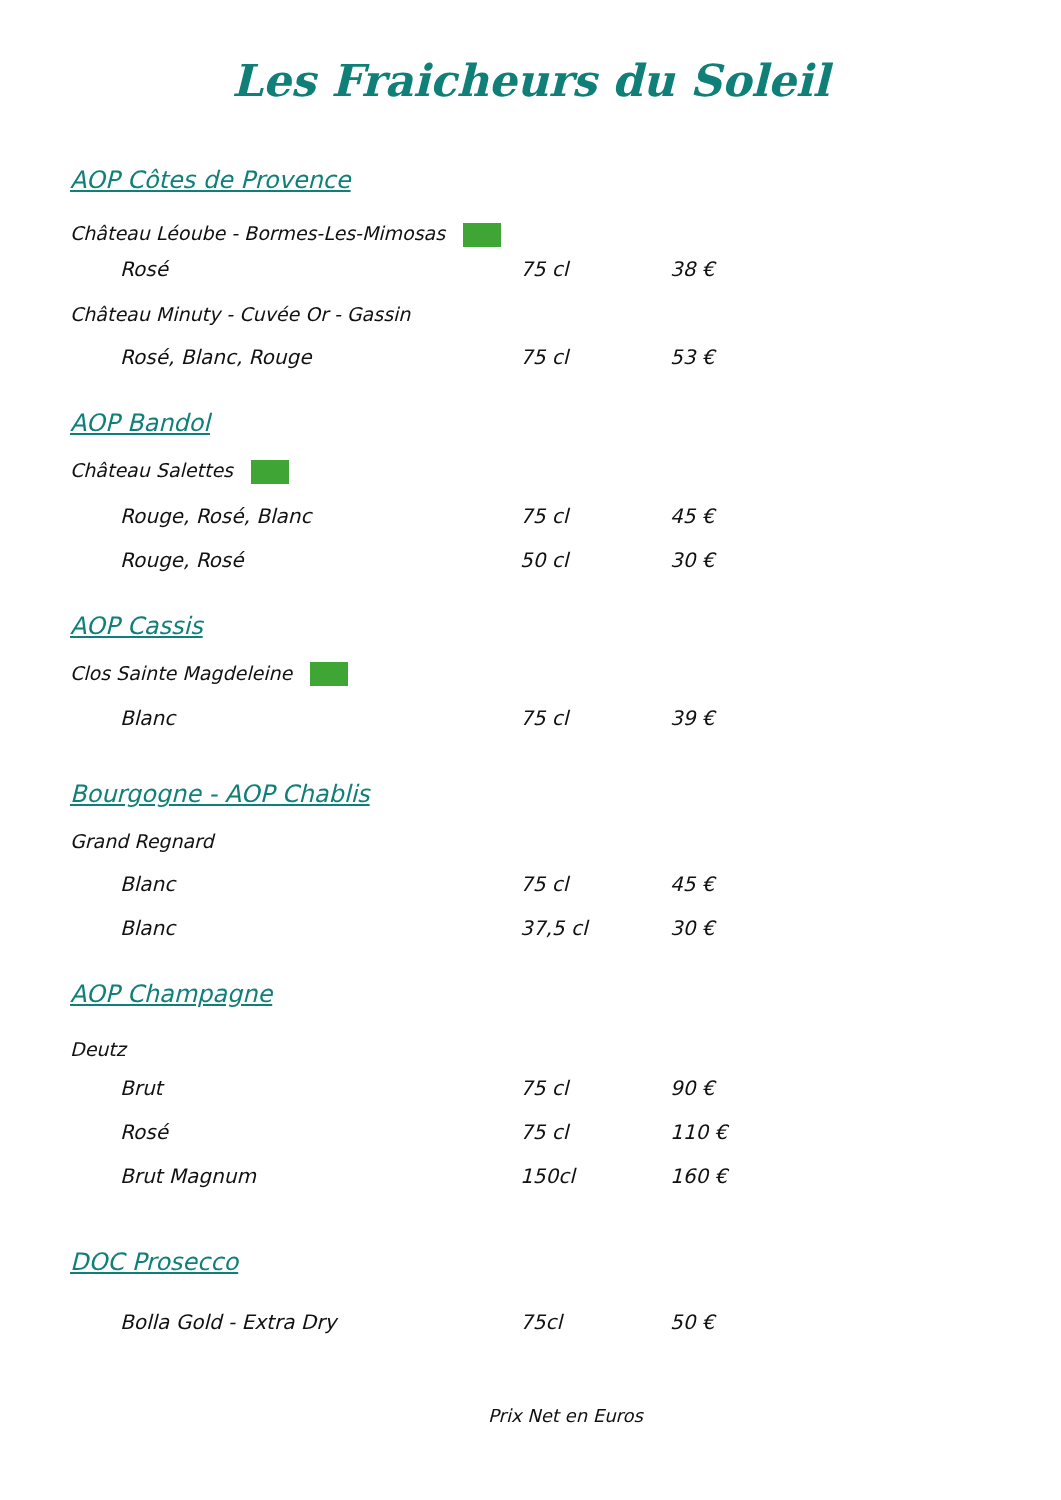Les Fraicheurs du Soleil
AOP Côtes de Provence
Château Léoube - Bormes-Les-Mimosas
| Rosé | 75 cl | 38 € |
Château Minuty - Cuvée Or - Gassin
| Rosé, Blanc, Rouge | 75 cl | 53 € |
AOP Bandol
Château Salettes
| Rouge, Rosé, Blanc | 75 cl | 45 € |
| Rouge, Rosé | 50 cl | 30 € |
AOP Cassis
Clos Sainte Magdeleine
| Blanc | 75 cl | 39 € |
Bourgogne - AOP Chablis
Grand Regnard
| Blanc | 75 cl | 45 € |
| Blanc | 37,5 cl | 30 € |
AOP Champagne
Deutz
| Brut | 75 cl | 90 € |
| Rosé | 75 cl | 110 € |
| Brut Magnum | 150cl | 160 € |
DOC Prosecco
| Bolla Gold - Extra Dry | 75cl | 50 € |
Prix Net en Euros